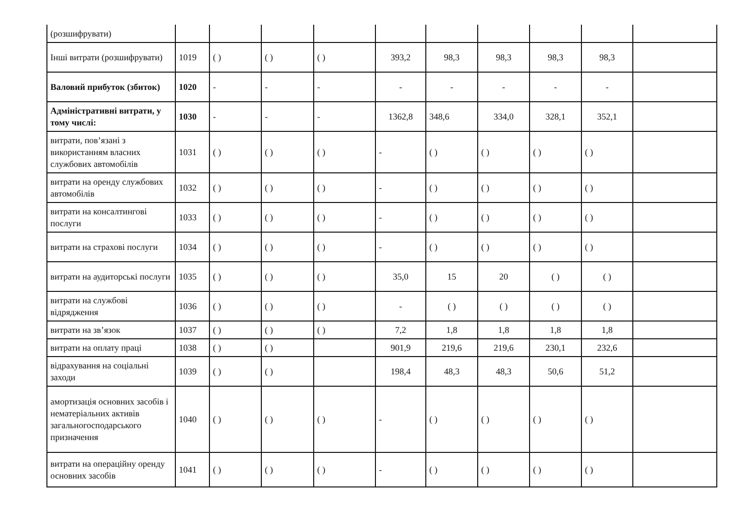| (розшифрувати) | | | | | | | | | | |
| Інші витрати (розшифрувати) | 1019 | ( ) | ( ) | ( ) | 393,2 | 98,3 | 98,3 | 98,3 | 98,3 | |
| Валовий прибуток (збиток) | 1020 | - | - | - | - | - | - | - | - | |
| Адміністративні витрати, у тому числі: | 1030 | - | - | - | 1362,8 | 348,6 | 334,0 | 328,1 | 352,1 | |
| витрати, пов’язані з використанням власних службових автомобілів | 1031 | ( ) | ( ) | ( ) | - | ( ) | ( ) | ( ) | ( ) | |
| витрати на оренду службових автомобілів | 1032 | ( ) | ( ) | ( ) | - | ( ) | ( ) | ( ) | ( ) | |
| витрати на консалтингові послуги | 1033 | ( ) | ( ) | ( ) | - | ( ) | ( ) | ( ) | ( ) | |
| витрати на страхові послуги | 1034 | ( ) | ( ) | ( ) | - | ( ) | ( ) | ( ) | ( ) | |
| витрати на аудиторські послуги | 1035 | ( ) | ( ) | ( ) | 35,0 | 15 | 20 | ( ) | ( ) | |
| витрати на службові відрядження | 1036 | ( ) | ( ) | ( ) | - | ( ) | ( ) | ( ) | ( ) | |
| витрати на зв’язок | 1037 | ( ) | ( ) | ( ) | 7,2 | 1,8 | 1,8 | 1,8 | 1,8 | |
| витрати на оплату праці | 1038 | ( ) | ( ) | | 901,9 | 219,6 | 219,6 | 230,1 | 232,6 | |
| відрахування на соціальні заходи | 1039 | ( ) | ( ) | | 198,4 | 48,3 | 48,3 | 50,6 | 51,2 | |
| амортизація основних засобів і нематеріальних активів загальногосподарського призначення | 1040 | ( ) | ( ) | ( ) | - | ( ) | ( ) | ( ) | ( ) | |
| витрати на операційну оренду основних засобів | 1041 | ( ) | ( ) | ( ) | - | ( ) | ( ) | ( ) | ( ) | |